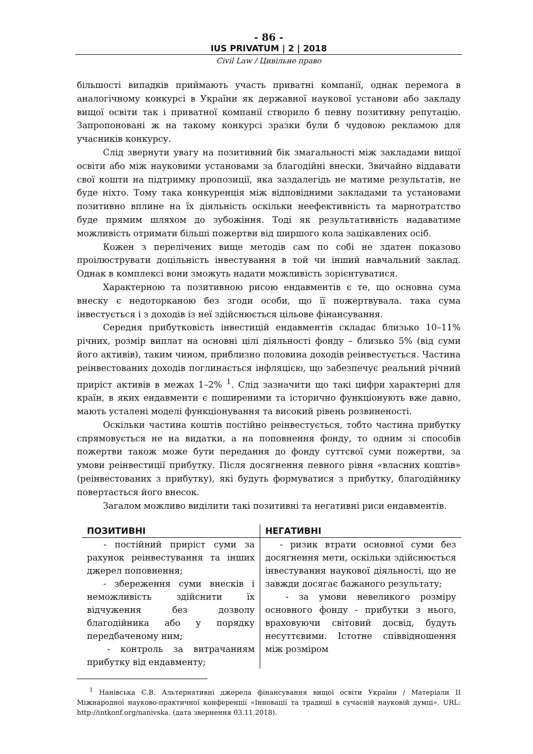- 86 -
IUS PRIVATUM | 2 | 2018
Civil Law / Цивільне право
більшості випадків приймають участь приватні компанії, однак перемога в аналогічному конкурсі в України як державної наукової установи або закладу вищої освіти так і приватної компанії створило б певну позитивну репутацію. Запропоновані ж на такому конкурсі зразки були б чудовою рекламою для учасників конкурсу.
Слід звернути увагу на позитивний бік змагальності між закладами вищої освіти або між науковими установами за благодійні внески. Звичайно віддавати свої кошти на підтримку пропозиції, яка заздалегідь не матиме результатів, не буде ніхто. Тому така конкуренція між відповідними закладами та установами позитивно вплине на їх діяльність оскільки неефективність та марнотратство буде прямим шляхом до зубожіння. Тоді як результативність надаватиме можливість отримати більші пожертви від ширшого кола зацікавлених осіб.
Кожен з перелічених вище методів сам по собі не здатен показово проілюструвати доцільність інвестування в той чи інший навчальний заклад. Однак в комплексі вони зможуть надати можливість зорієнтуватися.
Характерною та позитивною рисою ендавментів є те, що основна сума внеску є недоторканою без згоди особи, що її пожертвувала. така сума інвестується і з доходів із неї здійснюється цільове фінансування.
Середня прибутковість інвестицій ендавментів складає близько 10–11% річних, розмір виплат на основні цілі діяльності фонду – близько 5% (від суми його активів), таким чином, приблизно половина доходів реінвестується. Частина реінвестованих доходів поглинається інфляцією, що забезпечує реальний річний приріст активів в межах 1–2% <sup>1</sup>. Слід зазначити що такі цифри характерні для країн, в яких ендавменти є поширеними та історично функціонують вже давно, мають усталені моделі функціонування та високий рівень розвиненості.
Оскільки частина коштів постійно реінвестується, тобто частина прибутку спрямовується не на видатки, а на поповнення фонду, то одним зі способів пожертви також може бути передання до фонду суттєвої суми пожертви, за умови реінвестиції прибутку. Після досягнення певного рівня «власних коштів» (реінвестованих з прибутку), які будуть формуватися з прибутку, благодійнику повертається його внесок.
Загалом можливо виділити такі позитивні та негативні риси ендавментів.
| ПОЗИТИВНІ | НЕГАТИВНІ |
| --- | --- |
| - постійний приріст суми за рахунок реінвестування та інших джерел поповнення; - збереження суми внесків і неможливість здійснити їх відчуження без дозволу благодійника або у порядку передбаченому ним; - контроль за витрачанням прибутку від ендавменту; | - ризик втрати основної суми без досягнення мети, оскільки здійснюється інвестування наукової діяльності, що не завжди досягає бажаного результату; - за умови невеликого розміру основного фонду - прибутки з нього, враховуючи світовий досвід, будуть несуттєвими. Істотне співвідношення між розміром |
<sup>1</sup> Нанівська Є.В. Альтернативні джерела фінансування вищої освіти України / Матеріали ІІ Міжнародної науково-практичної конференції «Інновації та традиції в сучасній науковій думці». URL: http://intkonf.org/nanivska. (дата звернення 03.11.2018).